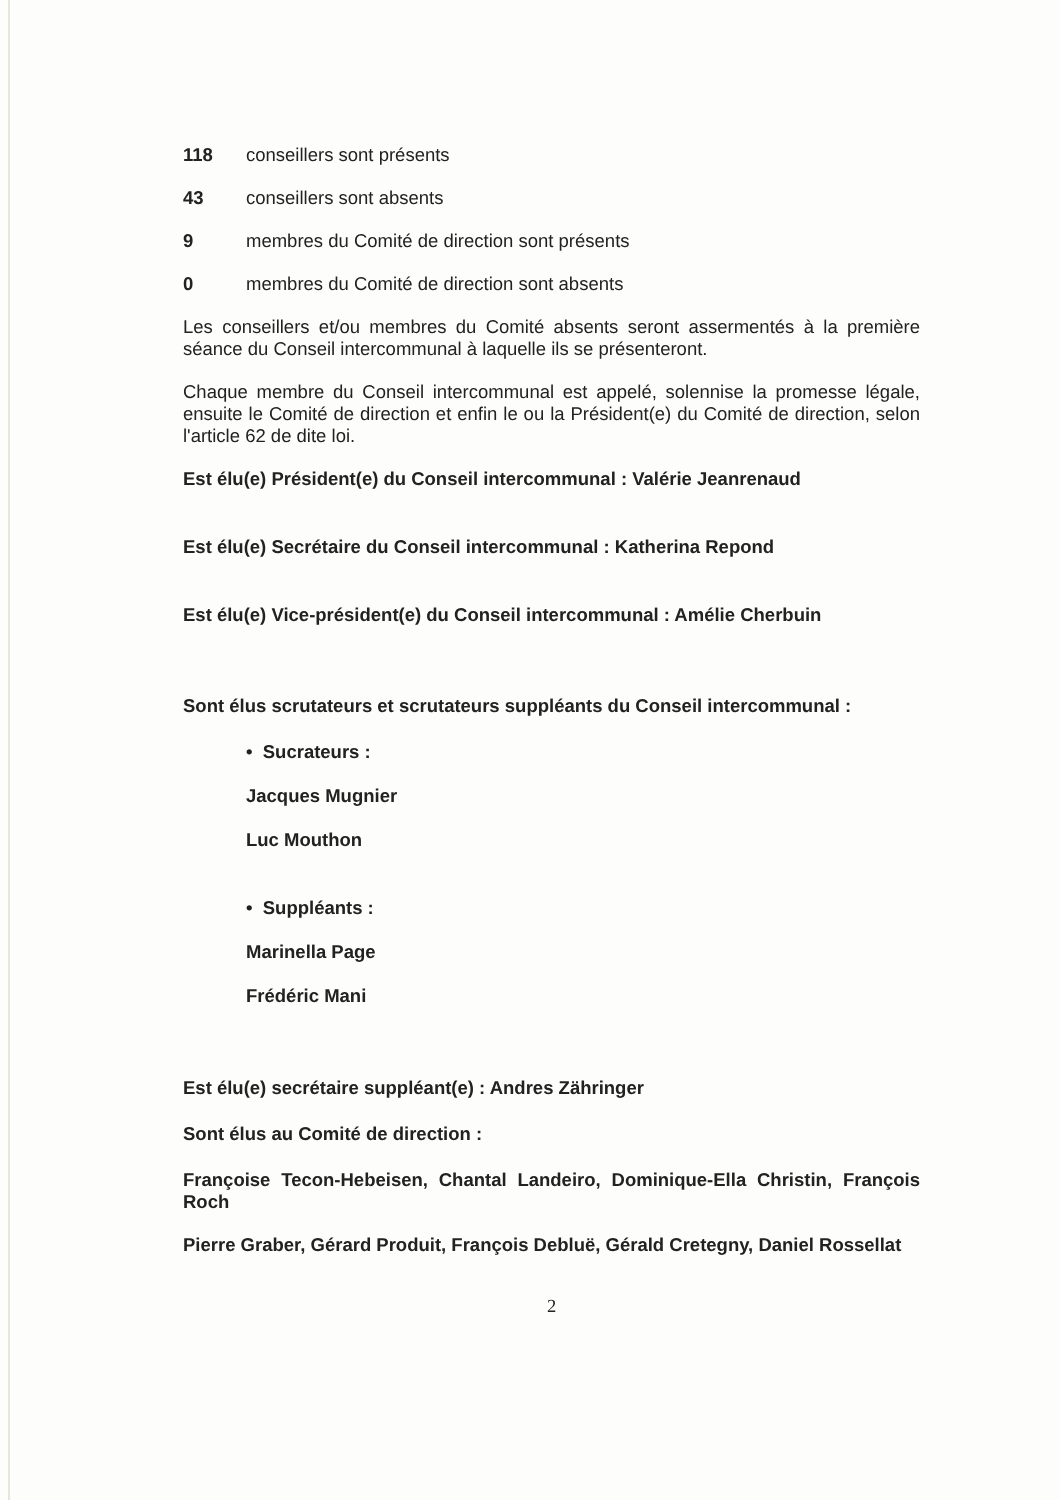118 conseillers sont présents
43 conseillers sont absents
9 membres du Comité de direction sont présents
0 membres du Comité de direction sont absents
Les conseillers et/ou membres du Comité absents seront assermentés à la première séance du Conseil intercommunal à laquelle ils se présenteront.
Chaque membre du Conseil intercommunal est appelé, solennise la promesse légale, ensuite le Comité de direction et enfin le ou la Président(e) du Comité de direction, selon l'article 62 de dite loi.
Est élu(e) Président(e) du Conseil intercommunal : Valérie Jeanrenaud
Est élu(e) Secrétaire du Conseil intercommunal : Katherina Repond
Est élu(e) Vice-président(e) du Conseil intercommunal : Amélie Cherbuin
Sont élus scrutateurs et scrutateurs suppléants du Conseil intercommunal :
• Sucrateurs :
Jacques Mugnier
Luc Mouthon
• Suppléants :
Marinella Page
Frédéric Mani
Est élu(e) secrétaire suppléant(e) : Andres Zähringer
Sont élus au Comité de direction :
Françoise Tecon-Hebeisen, Chantal Landeiro, Dominique-Ella Christin, François Roch
Pierre Graber, Gérard Produit, François Debluë, Gérald Cretegny, Daniel Rossellat
2